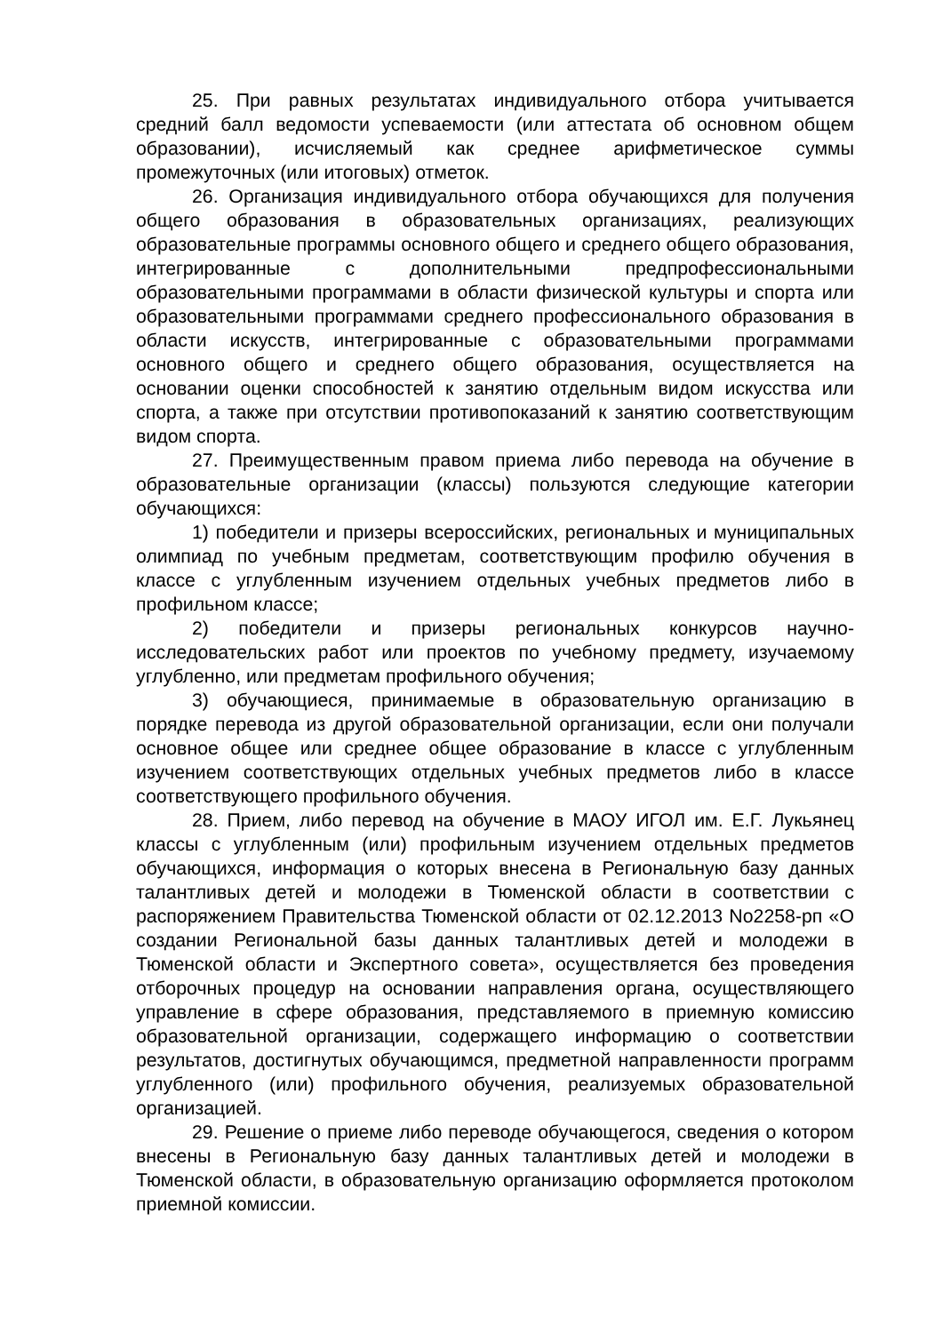25. При равных результатах индивидуального отбора учитывается средний балл ведомости успеваемости (или аттестата об основном общем образовании), исчисляемый как среднее арифметическое суммы промежуточных (или итоговых) отметок.
26. Организация индивидуального отбора обучающихся для получения общего образования в образовательных организациях, реализующих образовательные программы основного общего и среднего общего образования, интегрированные с дополнительными предпрофессиональными образовательными программами в области физической культуры и спорта или образовательными программами среднего профессионального образования в области искусств, интегрированные с образовательными программами основного общего и среднего общего образования, осуществляется на основании оценки способностей к занятию отдельным видом искусства или спорта, а также при отсутствии противопоказаний к занятию соответствующим видом спорта.
27. Преимущественным правом приема либо перевода на обучение в образовательные организации (классы) пользуются следующие категории обучающихся:
1) победители и призеры всероссийских, региональных и муниципальных олимпиад по учебным предметам, соответствующим профилю обучения в классе с углубленным изучением отдельных учебных предметов либо в профильном классе;
2) победители и призеры региональных конкурсов научно-исследовательских работ или проектов по учебному предмету, изучаемому углубленно, или предметам профильного обучения;
3) обучающиеся, принимаемые в образовательную организацию в порядке перевода из другой образовательной организации, если они получали основное общее или среднее общее образование в классе с углубленным изучением соответствующих отдельных учебных предметов либо в классе соответствующего профильного обучения.
28. Прием, либо перевод на обучение в МАОУ ИГОЛ им. Е.Г. Лукьянец классы с углубленным (или) профильным изучением отдельных предметов обучающихся, информация о которых внесена в Региональную базу данных талантливых детей и молодежи в Тюменской области в соответствии с распоряжением Правительства Тюменской области от 02.12.2013 No2258-рп «О создании Региональной базы данных талантливых детей и молодежи в Тюменской области и Экспертного совета», осуществляется без проведения отборочных процедур на основании направления органа, осуществляющего управление в сфере образования, представляемого в приемную комиссию образовательной организации, содержащего информацию о соответствии результатов, достигнутых обучающимся, предметной направленности программ углубленного (или) профильного обучения, реализуемых образовательной организацией.
29. Решение о приеме либо переводе обучающегося, сведения о котором внесены в Региональную базу данных талантливых детей и молодежи в Тюменской области, в образовательную организацию оформляется протоколом приемной комиссии.